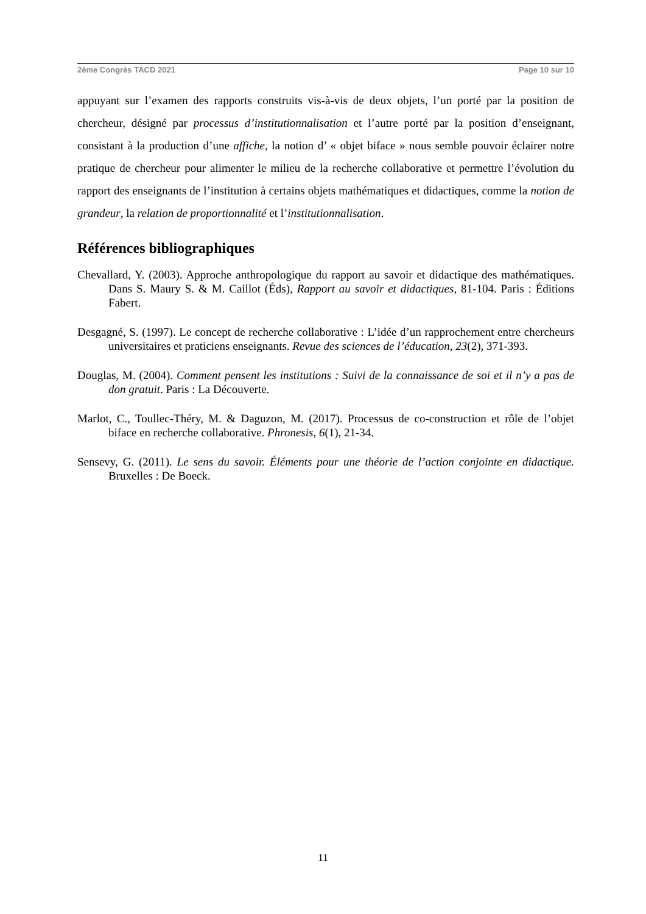2ème Congrès TACD 2021 Page 10 sur 10
appuyant sur l’examen des rapports construits vis-à-vis de deux objets, l’un porté par la position de chercheur, désigné par processus d’institutionnalisation et l’autre porté par la position d’enseignant, consistant à la production d’une affiche, la notion d’ « objet biface » nous semble pouvoir éclairer notre pratique de chercheur pour alimenter le milieu de la recherche collaborative et permettre l’évolution du rapport des enseignants de l’institution à certains objets mathématiques et didactiques, comme la notion de grandeur, la relation de proportionnalité et l’institutionnalisation.
Références bibliographiques
Chevallard, Y. (2003). Approche anthropologique du rapport au savoir et didactique des mathématiques. Dans S. Maury S. & M. Caillot (Éds), Rapport au savoir et didactiques, 81-104. Paris : Éditions Fabert.
Desgagné, S. (1997). Le concept de recherche collaborative : L’idée d’un rapprochement entre chercheurs universitaires et praticiens enseignants. Revue des sciences de l’éducation, 23(2), 371-393.
Douglas, M. (2004). Comment pensent les institutions : Suivi de la connaissance de soi et il n’y a pas de don gratuit. Paris : La Découverte.
Marlot, C., Toullec-Théry, M. & Daguzon, M. (2017). Processus de co-construction et rôle de l’objet biface en recherche collaborative. Phronesis, 6(1), 21-34.
Sensevy, G. (2011). Le sens du savoir. Éléments pour une théorie de l’action conjointe en didactique. Bruxelles : De Boeck.
11